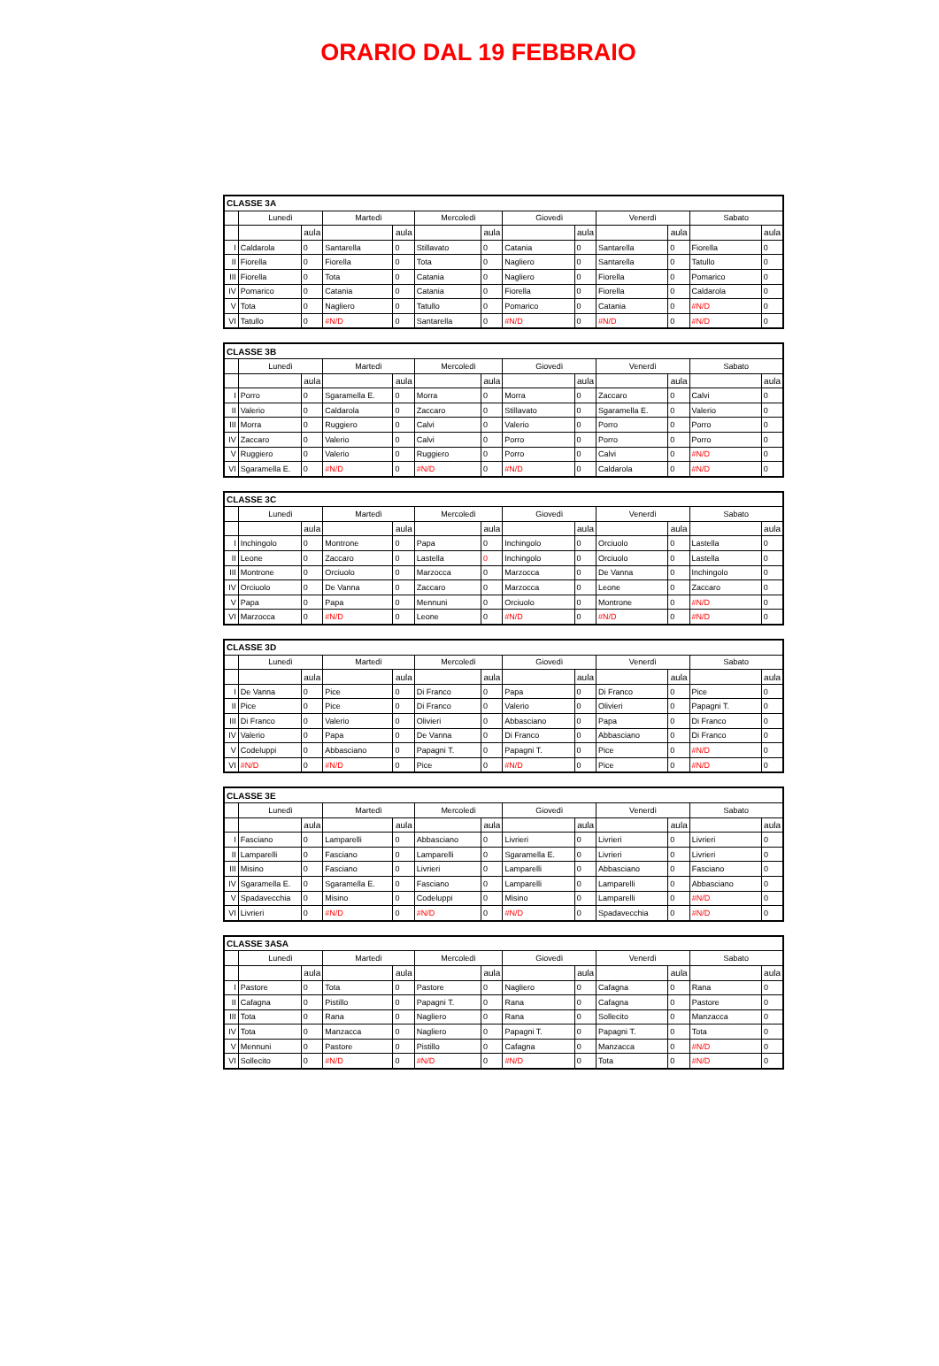ORARIO DAL 19 FEBBRAIO
| CLASSE 3A | | | | | | | | | | | | |
| --- | --- | --- | --- | --- | --- | --- | --- | --- | --- | --- | --- | --- |
| | Lunedì | | Martedì | | Mercoledì | | Giovedì | | Venerdì | | Sabato | |
| | | aula | | aula | | aula | | aula | | aula | | aula |
| I | Caldarola | 0 | Santarella | 0 | Stillavato | 0 | Catania | 0 | Santarella | 0 | Fiorella | 0 |
| II | Fiorella | 0 | Fiorella | 0 | Tota | 0 | Nagliero | 0 | Santarella | 0 | Tatullo | 0 |
| III | Fiorella | 0 | Tota | 0 | Catania | 0 | Nagliero | 0 | Fiorella | 0 | Pomarico | 0 |
| IV | Pomarico | 0 | Catania | 0 | Catania | 0 | Fiorella | 0 | Fiorella | 0 | Caldarola | 0 |
| V | Tota | 0 | Nagliero | 0 | Tatullo | 0 | Pomarico | 0 | Catania | 0 | #N/D | 0 |
| VI | Tatullo | 0 | #N/D | 0 | Santarella | 0 | #N/D | 0 | #N/D | 0 | #N/D | 0 |
| CLASSE 3B | | | | | | | | | | | | |
| --- | --- | --- | --- | --- | --- | --- | --- | --- | --- | --- | --- | --- |
| | Lunedì | | Martedì | | Mercoledì | | Giovedì | | Venerdì | | Sabato | |
| | | aula | | aula | | aula | | aula | | aula | | aula |
| I | Porro | 0 | Sgaramella E. | 0 | Morra | 0 | Morra | 0 | Zaccaro | 0 | Calvi | 0 |
| II | Valerio | 0 | Caldarola | 0 | Zaccaro | 0 | Stillavato | 0 | Sgaramella E. | 0 | Valerio | 0 |
| III | Morra | 0 | Ruggiero | 0 | Calvi | 0 | Valerio | 0 | Porro | 0 | Porro | 0 |
| IV | Zaccaro | 0 | Valerio | 0 | Calvi | 0 | Porro | 0 | Porro | 0 | Porro | 0 |
| V | Ruggiero | 0 | Valerio | 0 | Ruggiero | 0 | Porro | 0 | Calvi | 0 | #N/D | 0 |
| VI | Sgaramella E. | 0 | #N/D | 0 | #N/D | 0 | #N/D | 0 | Caldarola | 0 | #N/D | 0 |
| CLASSE 3C | | | | | | | | | | | | |
| --- | --- | --- | --- | --- | --- | --- | --- | --- | --- | --- | --- | --- |
| | Lunedì | | Martedì | | Mercoledì | | Giovedì | | Venerdì | | Sabato | |
| | | aula | | aula | | aula | | aula | | aula | | aula |
| I | Inchingolo | 0 | Montrone | 0 | Papa | 0 | Inchingolo | 0 | Orciuolo | 0 | Lastella | 0 |
| II | Leone | 0 | Zaccaro | 0 | Lastella | 0 | Inchingolo | 0 | Orciuolo | 0 | Lastella | 0 |
| III | Montrone | 0 | Orciuolo | 0 | Marzocca | 0 | Marzocca | 0 | De Vanna | 0 | Inchingolo | 0 |
| IV | Orciuolo | 0 | De Vanna | 0 | Zaccaro | 0 | Marzocca | 0 | Leone | 0 | Zaccaro | 0 |
| V | Papa | 0 | Papa | 0 | Mennuni | 0 | Orciuolo | 0 | Montrone | 0 | #N/D | 0 |
| VI | Marzocca | 0 | #N/D | 0 | Leone | 0 | #N/D | 0 | #N/D | 0 | #N/D | 0 |
| CLASSE 3D | | | | | | | | | | | | |
| --- | --- | --- | --- | --- | --- | --- | --- | --- | --- | --- | --- | --- |
| | Lunedì | | Martedì | | Mercoledì | | Giovedì | | Venerdì | | Sabato | |
| | | aula | | aula | | aula | | aula | | aula | | aula |
| I | De Vanna | 0 | Pice | 0 | Di Franco | 0 | Papa | 0 | Di Franco | 0 | Pice | 0 |
| II | Pice | 0 | Pice | 0 | Di Franco | 0 | Valerio | 0 | Olivieri | 0 | Papagni T. | 0 |
| III | Di Franco | 0 | Valerio | 0 | Olivieri | 0 | Abbasciano | 0 | Papa | 0 | Di Franco | 0 |
| IV | Valerio | 0 | Papa | 0 | De Vanna | 0 | Di Franco | 0 | Abbasciano | 0 | Di Franco | 0 |
| V | Codeluppi | 0 | Abbasciano | 0 | Papagni T. | 0 | Papagni T. | 0 | Pice | 0 | #N/D | 0 |
| VI | #N/D | 0 | #N/D | 0 | Pice | 0 | #N/D | 0 | Pice | 0 | #N/D | 0 |
| CLASSE 3E | | | | | | | | | | | | |
| --- | --- | --- | --- | --- | --- | --- | --- | --- | --- | --- | --- | --- |
| | Lunedì | | Martedì | | Mercoledì | | Giovedì | | Venerdì | | Sabato | |
| | | aula | | aula | | aula | | aula | | aula | | aula |
| I | Fasciano | 0 | Lamparelli | 0 | Abbasciano | 0 | Livrieri | 0 | Livrieri | 0 | Livrieri | 0 |
| II | Lamparelli | 0 | Fasciano | 0 | Lamparelli | 0 | Sgaramella E. | 0 | Livrieri | 0 | Livrieri | 0 |
| III | Misino | 0 | Fasciano | 0 | Livrieri | 0 | Lamparelli | 0 | Abbasciano | 0 | Fasciano | 0 |
| IV | Sgaramella E. | 0 | Sgaramella E. | 0 | Fasciano | 0 | Lamparelli | 0 | Lamparelli | 0 | Abbasciano | 0 |
| V | Spadavecchia | 0 | Misino | 0 | Codeluppi | 0 | Misino | 0 | Lamparelli | 0 | #N/D | 0 |
| VI | Livrieri | 0 | #N/D | 0 | #N/D | 0 | #N/D | 0 | Spadavecchia | 0 | #N/D | 0 |
| CLASSE 3ASA | | | | | | | | | | | | |
| --- | --- | --- | --- | --- | --- | --- | --- | --- | --- | --- | --- | --- |
| | Lunedì | | Martedì | | Mercoledì | | Giovedì | | Venerdì | | Sabato | |
| | | aula | | aula | | aula | | aula | | aula | | aula |
| I | Pastore | 0 | Tota | 0 | Pastore | 0 | Nagliero | 0 | Cafagna | 0 | Rana | 0 |
| II | Cafagna | 0 | Pistillo | 0 | Papagni T. | 0 | Rana | 0 | Cafagna | 0 | Pastore | 0 |
| III | Tota | 0 | Rana | 0 | Nagliero | 0 | Rana | 0 | Sollecito | 0 | Manzacca | 0 |
| IV | Tota | 0 | Manzacca | 0 | Nagliero | 0 | Papagni T. | 0 | Papagni T. | 0 | Tota | 0 |
| V | Mennuni | 0 | Pastore | 0 | Pistillo | 0 | Cafagna | 0 | Manzacca | 0 | #N/D | 0 |
| VI | Sollecito | 0 | #N/D | 0 | #N/D | 0 | #N/D | 0 | Tota | 0 | #N/D | 0 |